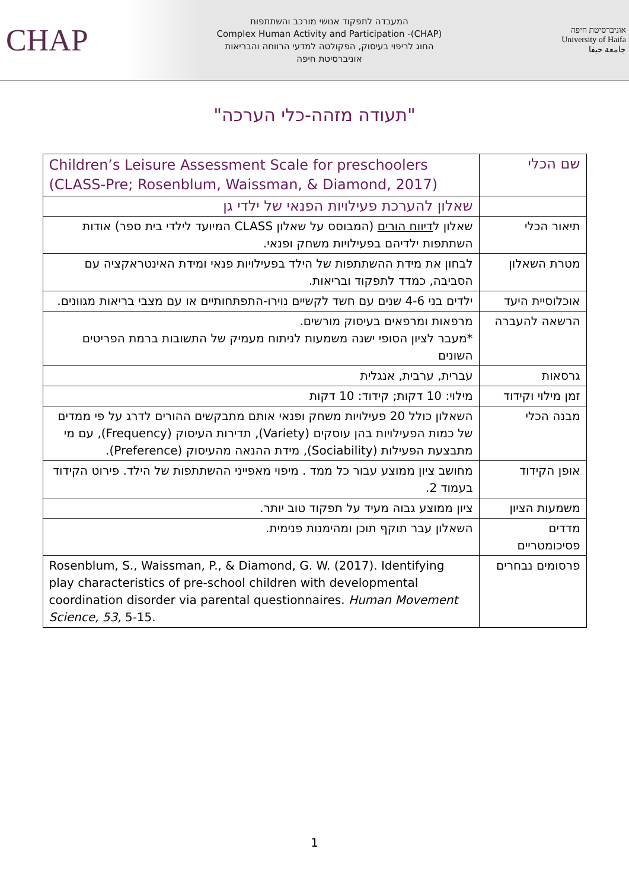CHAP
המעבדה לתפקוד אנושי מורכב והשתתפות
Complex Human Activity and Participation -(CHAP)
החוג לריפוי בעיסוק, הפקולטה למדעי הרווחה והבריאות
אוניברסיטת חיפה
אוניברסיטת חיפה
University of Haifa
جامعة حيفا
"תעודה מזהה-כלי הערכה"
| שם הכלי | Children’s Leisure Assessment Scale for preschoolers (CLASS-Pre; Rosenblum, Waissman, & Diamond, 2017) |
| | שאלון להערכת פעילויות הפנאי של ילדי גן |
| תיאור הכלי | שאלון ל דיווח הורים (המבוסס על שאלון CLASS המיועד לילדי בית ספר) אודות השתתפות ילדיהם בפעילויות משחק ופנאי. |
| מטרת השאלון | לבחון את מידת ההשתתפות של הילד בפעילויות פנאי ומידת האינטראקציה עם הסביבה, כמדד לתפקוד ובריאות. |
| אוכלוסיית היעד | ילדים בני 4-6 שנים עם חשד לקשיים נוירו-התפתחותיים או עם מצבי בריאות מגוונים. |
| הרשאה להעברה | מרפאות ומרפאים בעיסוק מורשים. *מעבר לציון הסופי ישנה משמעות לניתוח מעמיק של התשובות ברמת הפריטים השונים |
| גרסאות | עברית, ערבית, אנגלית |
| זמן מילוי וקידוד | מילוי: 10 דקות; קידוד: 10 דקות |
| מבנה הכלי | השאלון כולל 20 פעילויות משחק ופנאי אותם מתבקשים ההורים לדרג על פי ממדים של כמות הפעילויות בהן עוסקים (Variety), תדירות העיסוק (Frequency), עם מי מתבצעת הפעילות (Sociability), מידת ההנאה מהעיסוק (Preference). |
| אופן הקידוד | מחושב ציון ממוצע עבור כל ממד . מיפוי מאפייני ההשתתפות של הילד. פירוט הקידוד בעמוד 2. |
| משמעות הציון | ציון ממוצע גבוה מעיד על תפקוד טוב יותר. |
| מדדים פסיכומטריים | השאלון עבר תוקף תוכן ומהימנות פנימית. |
| פרסומים נבחרים | Rosenblum, S., Waissman, P., & Diamond, G. W. (2017). Identifying play characteristics of pre-school children with developmental coordination disorder via parental questionnaires. Human Movement Science, 53, 5-15. |
1